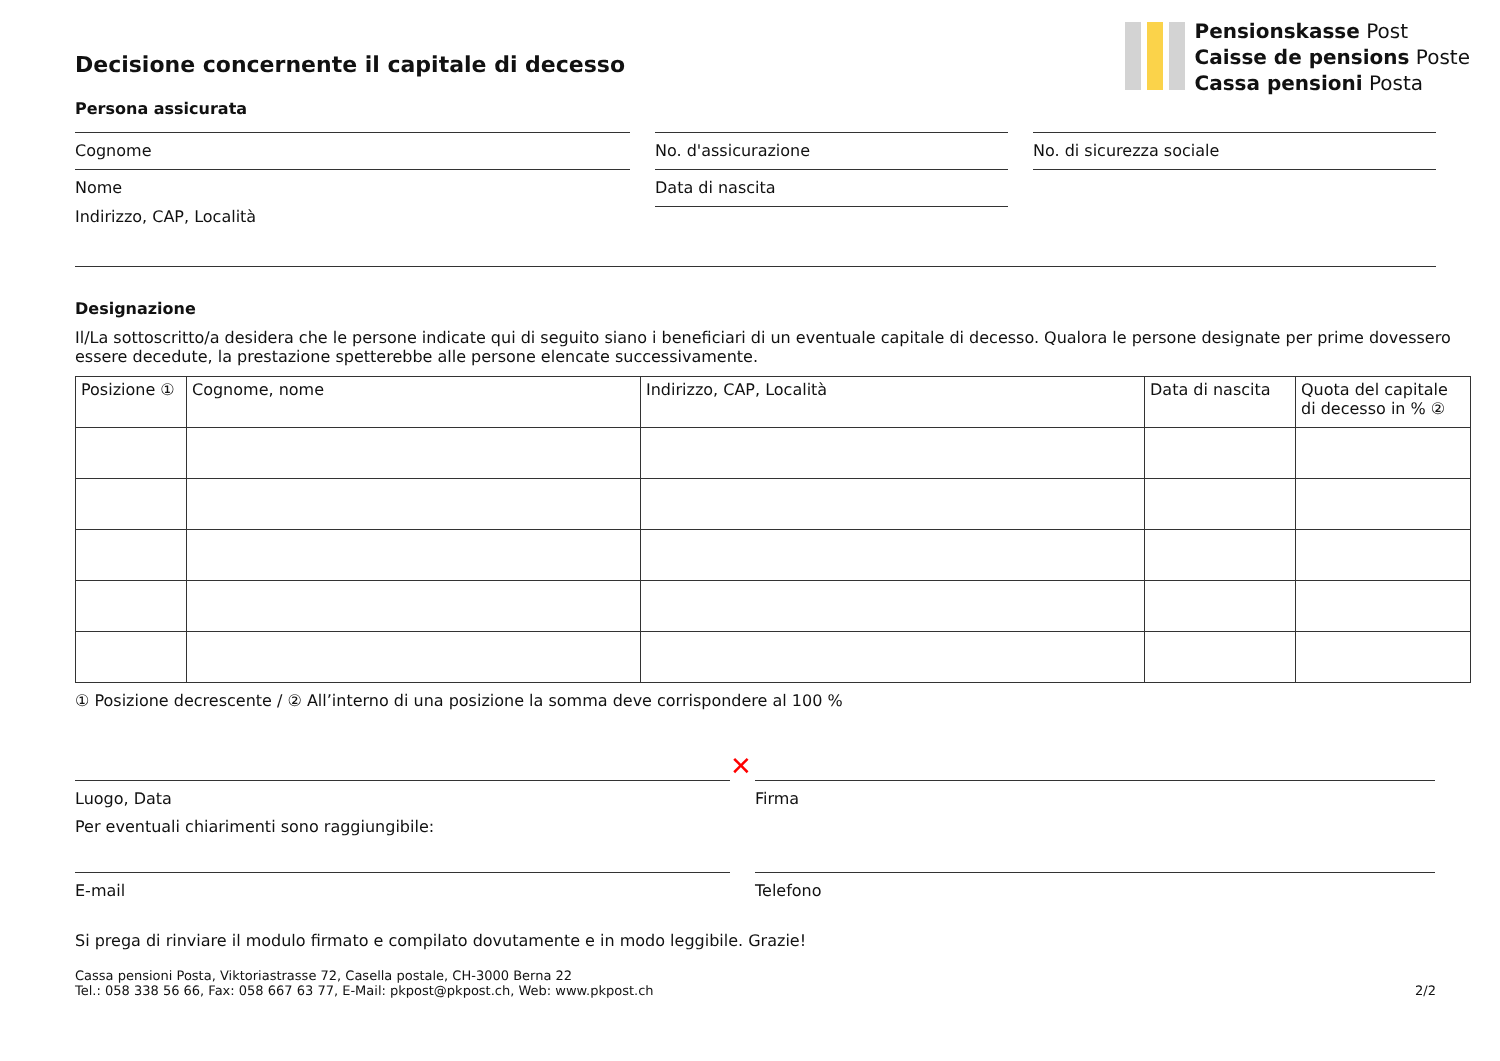Pensionskasse Post
Caisse de pensions Poste
Cassa pensioni Posta
Decisione concernente il capitale di decesso
Persona assicurata
Cognome
Nome
No. d'assicurazione
Data di nascita
No. di sicurezza sociale
Indirizzo, CAP, Località
Designazione
Il/La sottoscritto/a desidera che le persone indicate qui di seguito siano i beneficiari di un eventuale capitale di decesso. Qualora le persone designate per prime dovessero essere decedute, la prestazione spetterebbe alle persone elencate successivamente.
| Posizione ① | Cognome, nome | Indirizzo, CAP, Località | Data di nascita | Quota del capitale di decesso in % ② |
| --- | --- | --- | --- | --- |
① Posizione decrescente / ② All’interno di una posizione la somma deve corrispondere al 100 %
Luogo, Data
✕
Firma
Per eventuali chiarimenti sono raggiungibile:
E-mail Telefono
Si prega di rinviare il modulo firmato e compilato dovutamente e in modo leggibile. Grazie!
Cassa pensioni Posta, Viktoriastrasse 72, Casella postale, CH-3000 Berna 22
Tel.: 058 338 56 66, Fax: 058 667 63 77, E-Mail: pkpost@pkpost.ch, Web: www.pkpost.ch
2/2